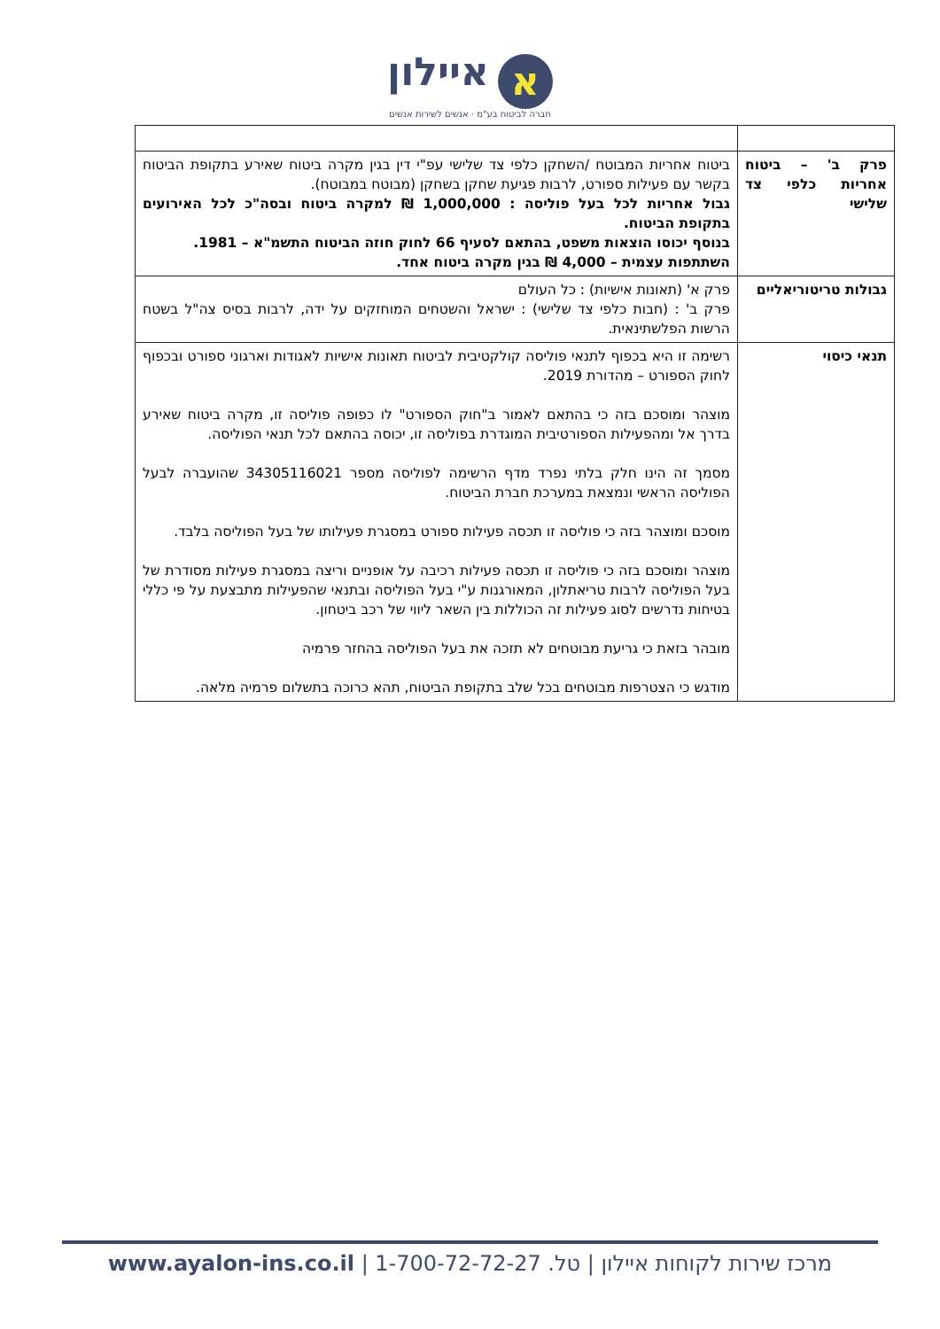אאיילון
חברה לביטוח בע"מ · אנשים לשירות אנשים
| פרק ב' – ביטוח אחריות כלפי צד שלישי | ביטוח אחריות המבוטח /השחקן כלפי צד שלישי עפ"י דין בגין מקרה ביטוח שאירע בתקופת הביטוח בקשר עם פעילות ספורט, לרבות פגיעת שחקן בשחקן (מבוטח במבוטח). גבול אחריות לכל בעל פוליסה : 1,000,000 ₪ למקרה ביטוח ובסה"כ לכל האירועים בתקופת הביטוח. בנוסף יכוסו הוצאות משפט, בהתאם לסעיף 66 לחוק חוזה הביטוח התשמ"א – 1981. השתתפות עצמית – 4,000 ₪ בגין מקרה ביטוח אחד. |
| גבולות טריטוריאליים | פרק א' (תאונות אישיות) : כל העולם פרק ב' : (חבות כלפי צד שלישי) : ישראל והשטחים המוחזקים על ידה, לרבות בסיס צה"ל בשטח הרשות הפלשתינאית. |
| תנאי כיסוי | רשימה זו היא בכפוף לתנאי פוליסה קולקטיבית לביטוח תאונות אישיות לאגודות וארגוני ספורט ובכפוף לחוק הספורט – מהדורת 2019. מוצהר ומוסכם בזה כי בהתאם לאמור ב"חוק הספורט" לו כפופה פוליסה זו, מקרה ביטוח שאירע בדרך אל ומהפעילות הספורטיבית המוגדרת בפוליסה זו, יכוסה בהתאם לכל תנאי הפוליסה. מסמך זה הינו חלק בלתי נפרד מדף הרשימה לפוליסה מספר 34305116021 שהועברה לבעל הפוליסה הראשי ונמצאת במערכת חברת הביטוח. מוסכם ומוצהר בזה כי פוליסה זו תכסה פעילות ספורט במסגרת פעילותו של בעל הפוליסה בלבד. מוצהר ומוסכם בזה כי פוליסה זו תכסה פעילות רכיבה על אופניים וריצה במסגרת פעילות מסודרת של בעל הפוליסה לרבות טריאתלון, המאורגנות ע"י בעל הפוליסה ובתנאי שהפעילות מתבצעת על פי כללי בטיחות נדרשים לסוג פעילות זה הכוללות בין השאר ליווי של רכב ביטחון. מובהר בזאת כי גריעת מבוטחים לא תזכה את בעל הפוליסה בהחזר פרמיה מודגש כי הצטרפות מבוטחים בכל שלב בתקופת הביטוח, תהא כרוכה בתשלום פרמיה מלאה. |
מרכז שירות לקוחות איילון | טל. 1-700-72-72-27 | www.ayalon-ins.co.il